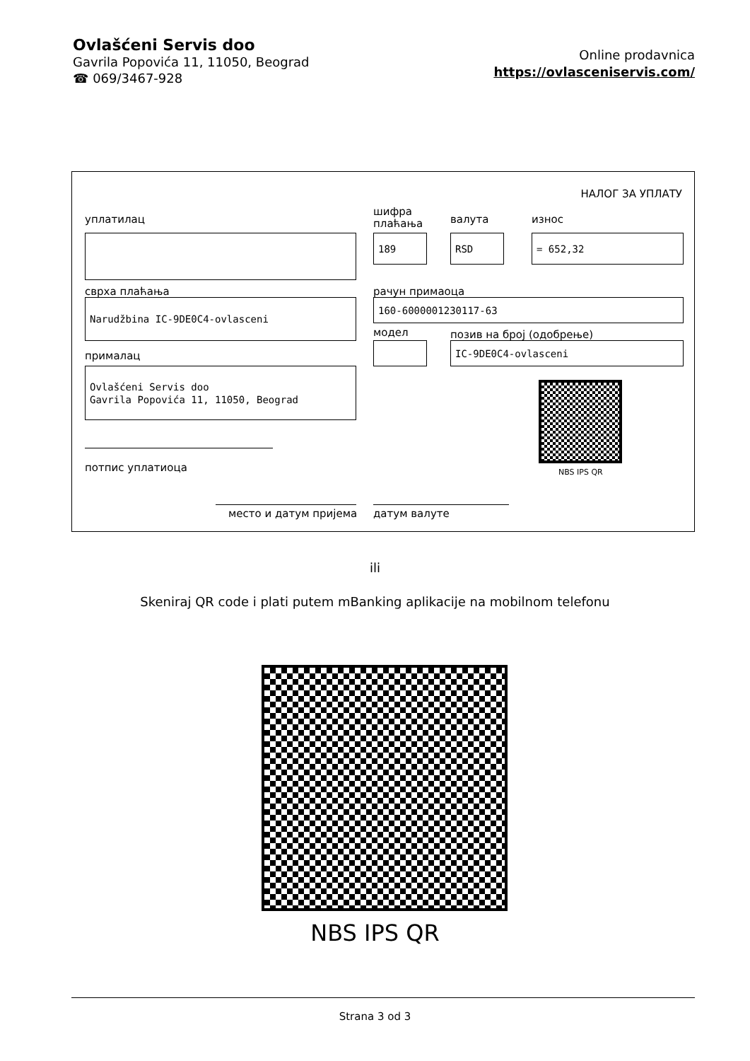Ovlašćeni Servis doo
Gavrila Popovića 11, 11050, Beograd
☎ 069/3467-928
Online prodavnica
https://ovlasceniservis.com/
НАЛОГ ЗА УПЛАТУ
уплатилац
шифра
плаћања
валута износ
189 RSD = 652,32
сврха плаћања рачун примаоца
Narudžbina IC-9DE0C4-ovlasceni 160-6000001230117-63
модел позив на број (одобрење)
прималац
IC-9DE0C4-ovlasceni
Ovlašćeni Servis doo
Gavrila Popovića 11, 11050, Beograd
NBS IPS QR
потпис уплатиоца
место и датум пријема датум валуте
ili
Skeniraj QR code i plati putem mBanking aplikacije na mobilnom telefonu
NBS IPS QR
Strana 3 od 3